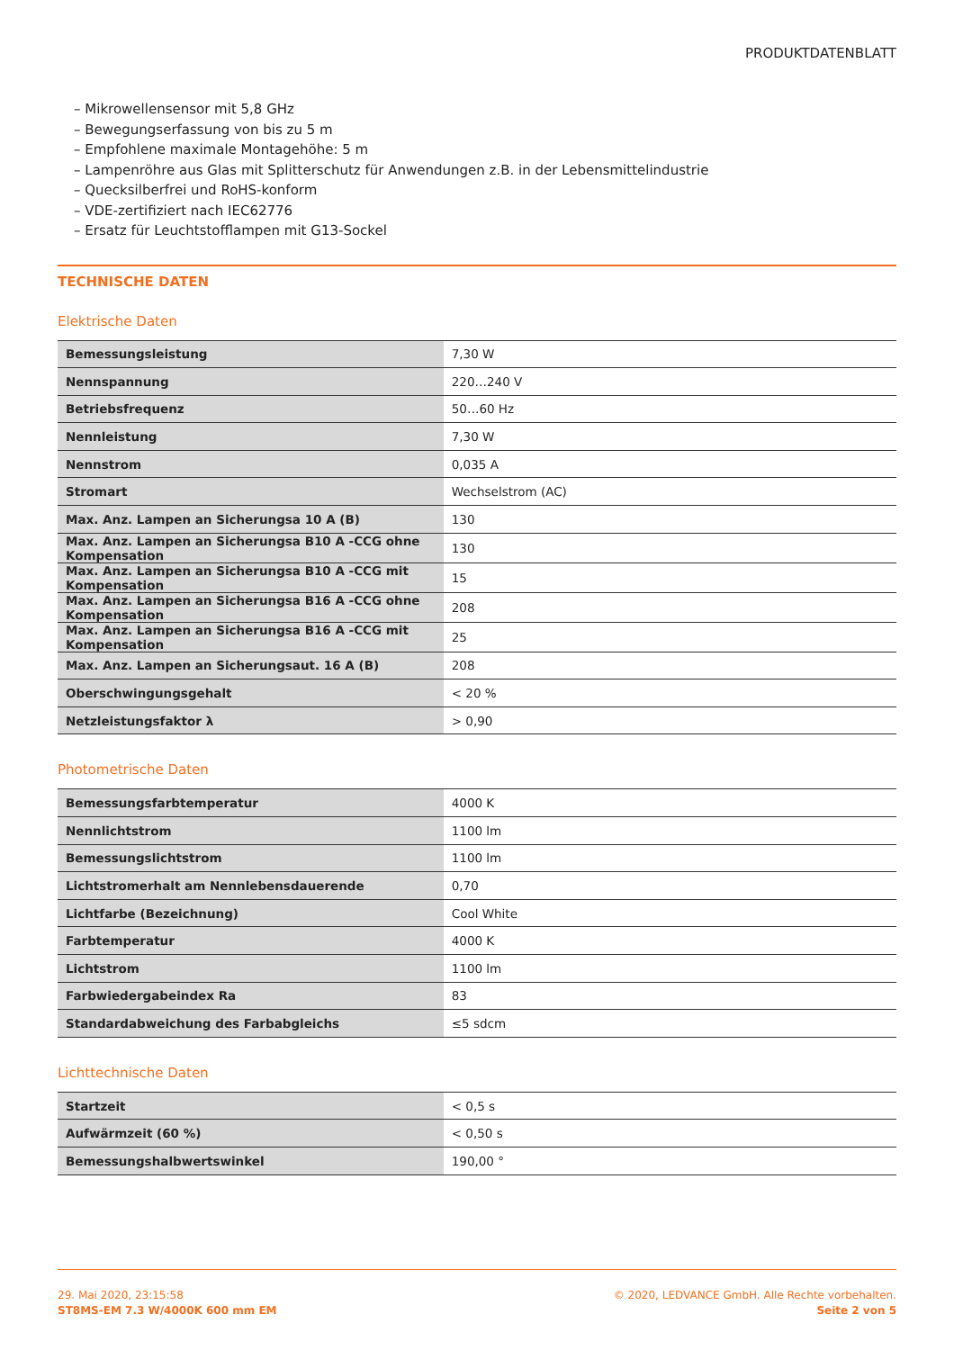PRODUKTDATENBLATT
– Mikrowellensensor mit 5,8 GHz
– Bewegungserfassung von bis zu 5 m
– Empfohlene maximale Montagehöhe: 5 m
– Lampenröhre aus Glas mit Splitterschutz für Anwendungen z.B. in der Lebensmittelindustrie
– Quecksilberfrei und RoHS-konform
– VDE-zertifiziert nach IEC62776
– Ersatz für Leuchtstofflampen mit G13-Sockel
TECHNISCHE DATEN
Elektrische Daten
| Bemessungsleistung | 7,30 W |
| Nennspannung | 220…240 V |
| Betriebsfrequenz | 50…60 Hz |
| Nennleistung | 7,30 W |
| Nennstrom | 0,035 A |
| Stromart | Wechselstrom (AC) |
| Max. Anz. Lampen an Sicherungsa 10 A (B) | 130 |
| Max. Anz. Lampen an Sicherungsa B10 A -CCG ohne Kompensation | 130 |
| Max. Anz. Lampen an Sicherungsa B10 A -CCG mit Kompensation | 15 |
| Max. Anz. Lampen an Sicherungsa B16 A -CCG ohne Kompensation | 208 |
| Max. Anz. Lampen an Sicherungsa B16 A -CCG mit Kompensation | 25 |
| Max. Anz. Lampen an Sicherungsaut. 16 A (B) | 208 |
| Oberschwingungsgehalt | < 20 % |
| Netzleistungsfaktor λ | > 0,90 |
Photometrische Daten
| Bemessungsfarbtemperatur | 4000 K |
| Nennlichtstrom | 1100 lm |
| Bemessungslichtstrom | 1100 lm |
| Lichtstromerhalt am Nennlebensdauerende | 0,70 |
| Lichtfarbe (Bezeichnung) | Cool White |
| Farbtemperatur | 4000 K |
| Lichtstrom | 1100 lm |
| Farbwiedergabeindex Ra | 83 |
| Standardabweichung des Farbabgleichs | ≤5 sdcm |
Lichttechnische Daten
| Startzeit | < 0,5 s |
| Aufwärmzeit (60 %) | < 0,50 s |
| Bemessungshalbwertswinkel | 190,00 ° |
29. Mai 2020, 23:15:58
ST8MS-EM 7.3 W/4000K 600 mm EM
© 2020, LEDVANCE GmbH. Alle Rechte vorbehalten.
Seite 2 von 5